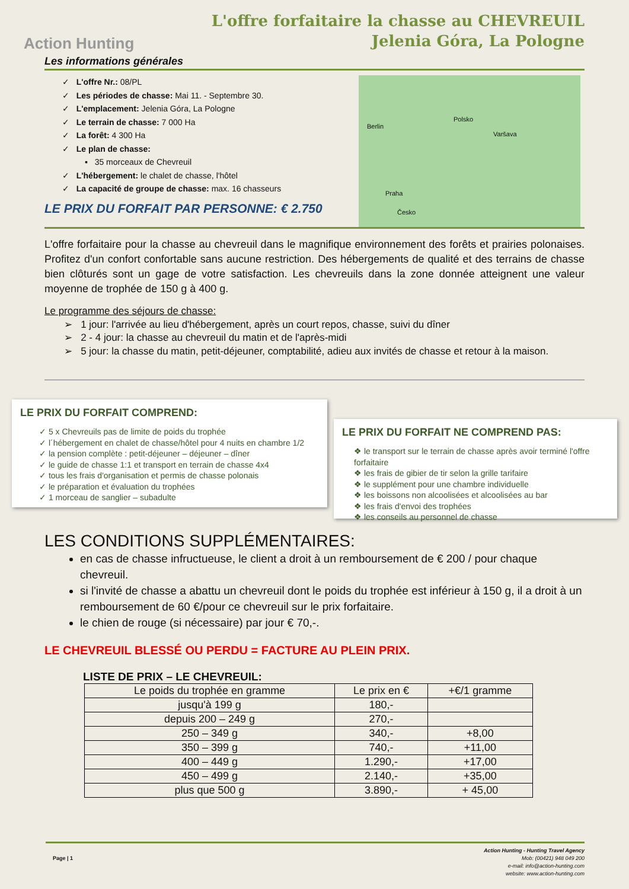Action Hunting
L'offre forfaitaire la chasse au CHEVREUIL
Jelenia Góra, La Pologne
Les informations générales
✓ L'offre Nr.: 08/PL
✓ Les périodes de chasse: Mai 11. - Septembre 30.
✓ L'emplacement: Jelenia Góra, La Pologne
✓ Le terrain de chasse: 7 000 Ha
✓ La forêt: 4 300 Ha
✓ Le plan de chasse:
▪ 35 morceaux de Chevreuil
✓ L'hébergement: le chalet de chasse, l'hôtel
✓ La capacité de groupe de chasse: max. 16 chasseurs
LE PRIX DU FORFAIT PAR PERSONNE: € 2.750
Berlin
Polsko
Varšava
Praha
Česko
L'offre forfaitaire pour la chasse au chevreuil dans le magnifique environnement des forêts et prairies polonaises. Profitez d'un confort confortable sans aucune restriction. Des hébergements de qualité et des terrains de chasse bien clôturés sont un gage de votre satisfaction. Les chevreuils dans la zone donnée atteignent une valeur moyenne de trophée de 150 g à 400 g.
Le programme des séjours de chasse:
➢ 1 jour: l'arrivée au lieu d'hébergement, après un court repos, chasse, suivi du dîner
➢ 2 - 4 jour: la chasse au chevreuil du matin et de l'après-midi
➢ 5 jour: la chasse du matin, petit-déjeuner, comptabilité, adieu aux invités de chasse et retour à la maison.
LE PRIX DU FORFAIT COMPREND:
✓ 5 x Chevreuils pas de limite de poids du trophée
✓ l´hébergement en chalet de chasse/hôtel pour 4 nuits en chambre 1/2
✓ la pension complète : petit-déjeuner – déjeuner – dîner
✓ le guide de chasse 1:1 et transport en terrain de chasse 4x4
✓ tous les frais d'organisation et permis de chasse polonais
✓ le préparation et évaluation du trophées
✓ 1 morceau de sanglier – subadulte
LE PRIX DU FORFAIT NE COMPREND PAS:
❖ le transport sur le terrain de chasse après avoir terminé l'offre forfaitaire
❖ les frais de gibier de tir selon la grille tarifaire
❖ le supplément pour une chambre individuelle
❖ les boissons non alcoolisées et alcoolisées au bar
❖ les frais d'envoi des trophées
❖ les conseils au personnel de chasse
LES CONDITIONS SUPPLÉMENTAIRES:
en cas de chasse infructueuse, le client a droit à un remboursement de € 200 / pour chaque chevreuil.
si l'invité de chasse a abattu un chevreuil dont le poids du trophée est inférieur à 150 g, il a droit à un remboursement de 60 €/pour ce chevreuil sur le prix forfaitaire.
le chien de rouge (si nécessaire) par jour € 70,-.
LE CHEVREUIL BLESSÉ OU PERDU = FACTURE AU PLEIN PRIX.
LISTE DE PRIX – LE CHEVREUIL:
| Le poids du trophée en gramme | Le prix en € | +€/1 gramme |
| --- | --- | --- |
| jusqu'à 199 g | 180,- | |
| depuis 200 – 249 g | 270,- | |
| 250 – 349 g | 340,- | +8,00 |
| 350 – 399 g | 740,- | +11,00 |
| 400 – 449 g | 1.290,- | +17,00 |
| 450 – 499 g | 2.140,- | +35,00 |
| plus que 500 g | 3.890,- | + 45,00 |
Page | 1
Action Hunting - Hunting Travel Agency
Mob: (00421) 948 049 200
e-mail: info@action-hunting.com
website: www.action-hunting.com